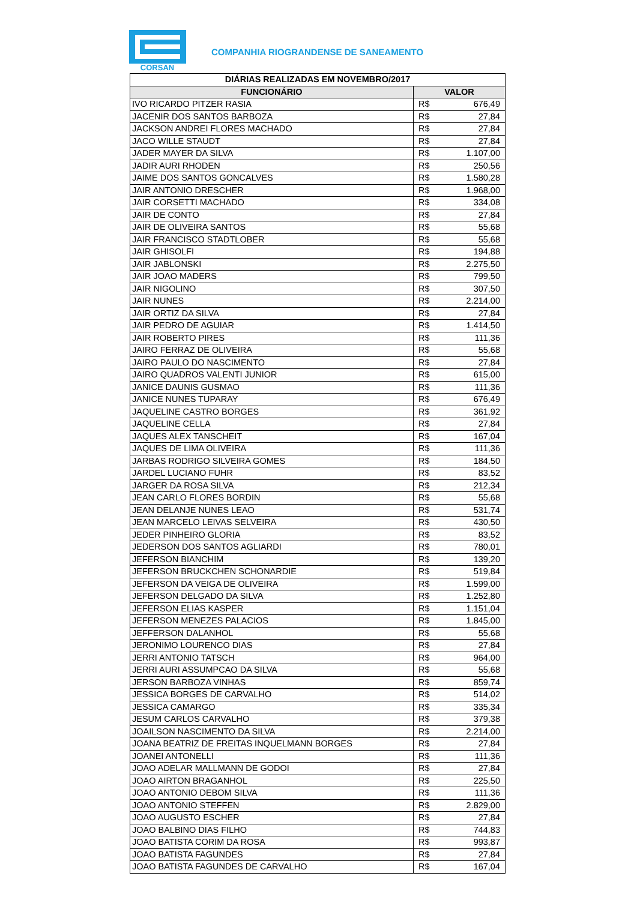CORSAN
COMPANHIA RIOGRANDENSE DE SANEAMENTO
| DIÁRIAS REALIZADAS EM NOVEMBRO/2017 | | |
| --- | --- | --- |
| FUNCIONÁRIO | VALOR | |
| IVO RICARDO PITZER RASIA | R$ | 676,49 |
| JACENIR DOS SANTOS BARBOZA | R$ | 27,84 |
| JACKSON ANDREI FLORES MACHADO | R$ | 27,84 |
| JACO WILLE STAUDT | R$ | 27,84 |
| JADER MAYER DA SILVA | R$ | 1.107,00 |
| JADIR AURI RHODEN | R$ | 250,56 |
| JAIME DOS SANTOS GONCALVES | R$ | 1.580,28 |
| JAIR ANTONIO DRESCHER | R$ | 1.968,00 |
| JAIR CORSETTI MACHADO | R$ | 334,08 |
| JAIR DE CONTO | R$ | 27,84 |
| JAIR DE OLIVEIRA SANTOS | R$ | 55,68 |
| JAIR FRANCISCO STADTLOBER | R$ | 55,68 |
| JAIR GHISOLFI | R$ | 194,88 |
| JAIR JABLONSKI | R$ | 2.275,50 |
| JAIR JOAO MADERS | R$ | 799,50 |
| JAIR NIGOLINO | R$ | 307,50 |
| JAIR NUNES | R$ | 2.214,00 |
| JAIR ORTIZ DA SILVA | R$ | 27,84 |
| JAIR PEDRO DE AGUIAR | R$ | 1.414,50 |
| JAIR ROBERTO PIRES | R$ | 111,36 |
| JAIRO FERRAZ DE OLIVEIRA | R$ | 55,68 |
| JAIRO PAULO DO NASCIMENTO | R$ | 27,84 |
| JAIRO QUADROS VALENTI JUNIOR | R$ | 615,00 |
| JANICE DAUNIS GUSMAO | R$ | 111,36 |
| JANICE NUNES TUPARAY | R$ | 676,49 |
| JAQUELINE CASTRO BORGES | R$ | 361,92 |
| JAQUELINE CELLA | R$ | 27,84 |
| JAQUES ALEX TANSCHEIT | R$ | 167,04 |
| JAQUES DE LIMA OLIVEIRA | R$ | 111,36 |
| JARBAS RODRIGO SILVEIRA GOMES | R$ | 184,50 |
| JARDEL LUCIANO FUHR | R$ | 83,52 |
| JARGER DA ROSA SILVA | R$ | 212,34 |
| JEAN CARLO FLORES BORDIN | R$ | 55,68 |
| JEAN DELANJE NUNES LEAO | R$ | 531,74 |
| JEAN MARCELO LEIVAS SELVEIRA | R$ | 430,50 |
| JEDER PINHEIRO GLORIA | R$ | 83,52 |
| JEDERSON DOS SANTOS AGLIARDI | R$ | 780,01 |
| JEFERSON BIANCHIM | R$ | 139,20 |
| JEFERSON BRUCKCHEN SCHONARDIE | R$ | 519,84 |
| JEFERSON DA VEIGA DE OLIVEIRA | R$ | 1.599,00 |
| JEFERSON DELGADO DA SILVA | R$ | 1.252,80 |
| JEFERSON ELIAS KASPER | R$ | 1.151,04 |
| JEFERSON MENEZES PALACIOS | R$ | 1.845,00 |
| JEFFERSON DALANHOL | R$ | 55,68 |
| JERONIMO LOURENCO DIAS | R$ | 27,84 |
| JERRI ANTONIO TATSCH | R$ | 964,00 |
| JERRI AURI ASSUMPCAO DA SILVA | R$ | 55,68 |
| JERSON BARBOZA VINHAS | R$ | 859,74 |
| JESSICA BORGES DE CARVALHO | R$ | 514,02 |
| JESSICA CAMARGO | R$ | 335,34 |
| JESUM CARLOS CARVALHO | R$ | 379,38 |
| JOAILSON NASCIMENTO DA SILVA | R$ | 2.214,00 |
| JOANA BEATRIZ DE FREITAS INQUELMANN BORGES | R$ | 27,84 |
| JOANEI ANTONELLI | R$ | 111,36 |
| JOAO ADELAR MALLMANN DE GODOI | R$ | 27,84 |
| JOAO AIRTON BRAGANHOL | R$ | 225,50 |
| JOAO ANTONIO DEBOM SILVA | R$ | 111,36 |
| JOAO ANTONIO STEFFEN | R$ | 2.829,00 |
| JOAO AUGUSTO ESCHER | R$ | 27,84 |
| JOAO BALBINO DIAS FILHO | R$ | 744,83 |
| JOAO BATISTA CORIM DA ROSA | R$ | 993,87 |
| JOAO BATISTA FAGUNDES | R$ | 27,84 |
| JOAO BATISTA FAGUNDES DE CARVALHO | R$ | 167,04 |